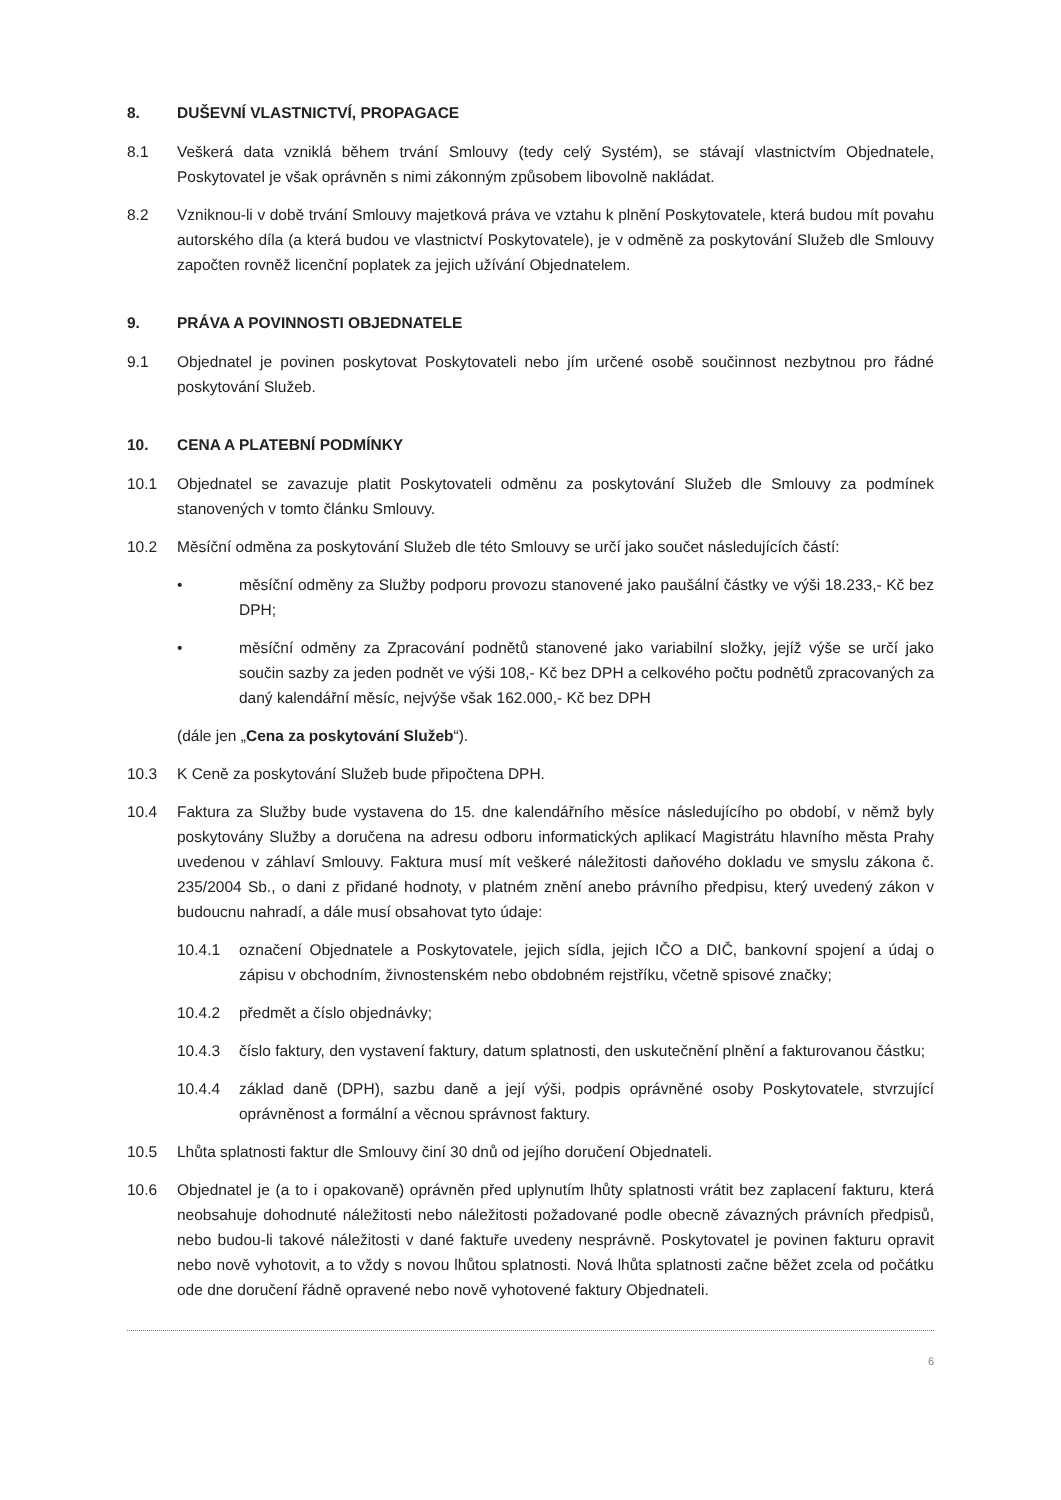8. DUŠEVNÍ VLASTNICTVÍ, PROPAGACE
8.1 Veškerá data vzniklá během trvání Smlouvy (tedy celý Systém), se stávají vlastnictvím Objednatele, Poskytovatel je však oprávněn s nimi zákonným způsobem libovolně nakládat.
8.2 Vzniknou-li v době trvání Smlouvy majetková práva ve vztahu k plnění Poskytovatele, která budou mít povahu autorského díla (a která budou ve vlastnictví Poskytovatele), je v odměně za poskytování Služeb dle Smlouvy započten rovněž licenční poplatek za jejich užívání Objednatelem.
9. PRÁVA A POVINNOSTI OBJEDNATELE
9.1 Objednatel je povinen poskytovat Poskytovateli nebo jím určené osobě součinnost nezbytnou pro řádné poskytování Služeb.
10. CENA A PLATEBNÍ PODMÍNKY
10.1 Objednatel se zavazuje platit Poskytovateli odměnu za poskytování Služeb dle Smlouvy za podmínek stanovených v tomto článku Smlouvy.
10.2 Měsíční odměna za poskytování Služeb dle této Smlouvy se určí jako součet následujících částí:
• měsíční odměny za Služby podporu provozu stanovené jako paušální částky ve výši 18.233,- Kč bez DPH;
• měsíční odměny za Zpracování podnětů stanovené jako variabilní složky, jejíž výše se určí jako součin sazby za jeden podnět ve výši 108,- Kč bez DPH a celkového počtu podnětů zpracovaných za daný kalendářní měsíc, nejvýše však 162.000,- Kč bez DPH
(dále jen „ Cena za poskytování Služeb “).
10.3 K Ceně za poskytování Služeb bude připočtena DPH.
10.4 Faktura za Služby bude vystavena do 15. dne kalendářního měsíce následujícího po období, v němž byly poskytovány Služby a doručena na adresu odboru informatických aplikací Magistrátu hlavního města Prahy uvedenou v záhlaví Smlouvy. Faktura musí mít veškeré náležitosti daňového dokladu ve smyslu zákona č. 235/2004 Sb., o dani z přidané hodnoty, v platném znění anebo právního předpisu, který uvedený zákon v budoucnu nahradí, a dále musí obsahovat tyto údaje:
10.4.1 označení Objednatele a Poskytovatele, jejich sídla, jejich IČO a DIČ, bankovní spojení a údaj o zápisu v obchodním, živnostenském nebo obdobném rejstříku, včetně spisové značky;
10.4.2 předmět a číslo objednávky;
10.4.3 číslo faktury, den vystavení faktury, datum splatnosti, den uskutečnění plnění a fakturovanou částku;
10.4.4 základ daně (DPH), sazbu daně a její výši, podpis oprávněné osoby Poskytovatele, stvrzující oprávněnost a formální a věcnou správnost faktury.
10.5 Lhůta splatnosti faktur dle Smlouvy činí 30 dnů od jejího doručení Objednateli.
10.6 Objednatel je (a to i opakovaně) oprávněn před uplynutím lhůty splatnosti vrátit bez zaplacení fakturu, která neobsahuje dohodnuté náležitosti nebo náležitosti požadované podle obecně závazných právních předpisů, nebo budou-li takové náležitosti v dané faktuře uvedeny nesprávně. Poskytovatel je povinen fakturu opravit nebo nově vyhotovit, a to vždy s novou lhůtou splatnosti. Nová lhůta splatnosti začne běžet zcela od počátku ode dne doručení řádně opravené nebo nově vyhotovené faktury Objednateli.
6